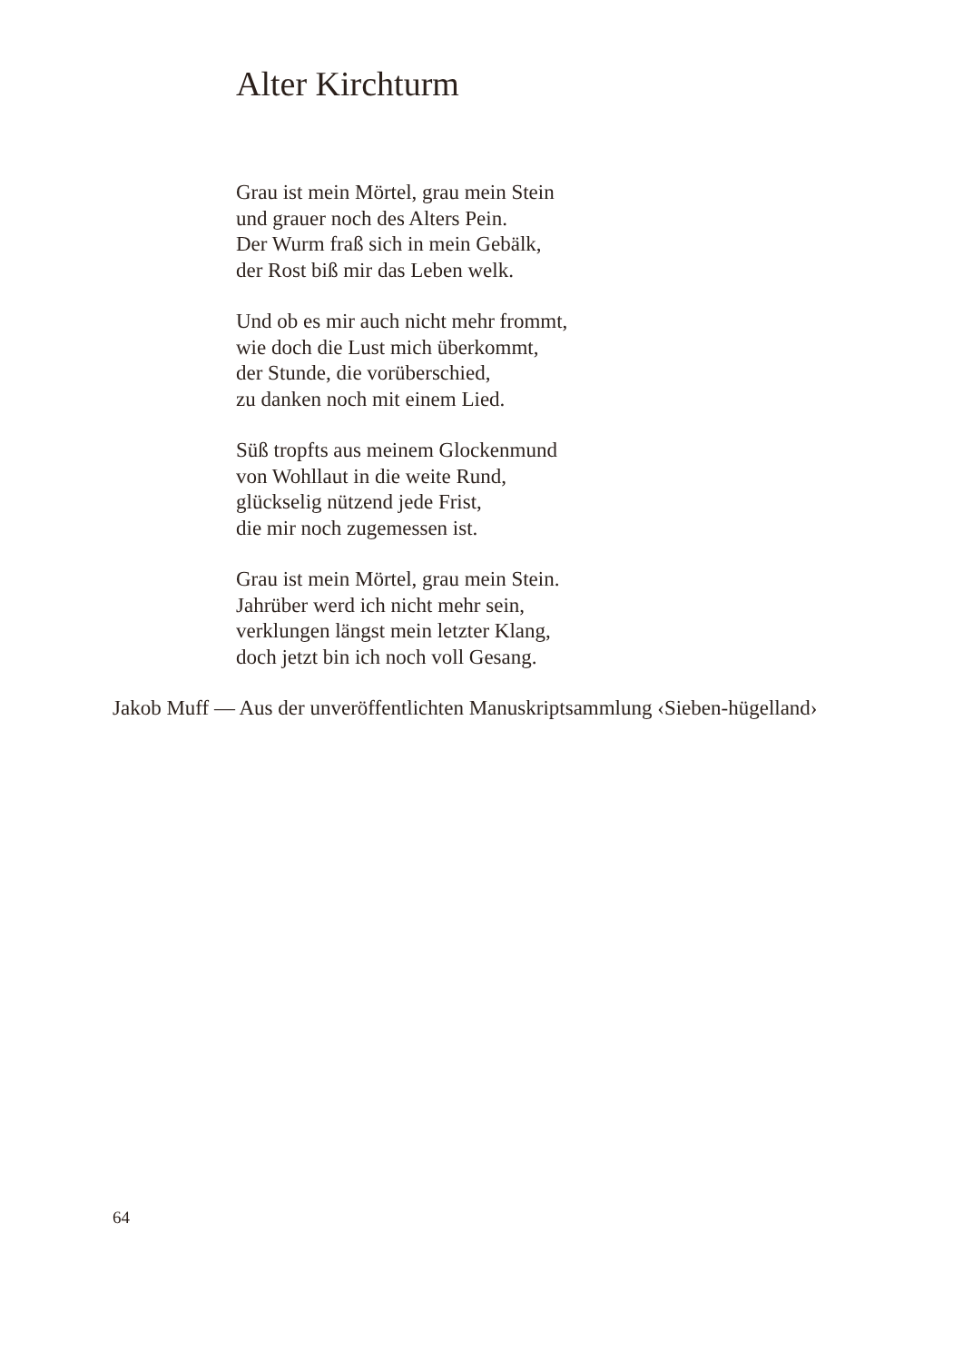Alter Kirchturm
Grau ist mein Mörtel, grau mein Stein
und grauer noch des Alters Pein.
Der Wurm fraß sich in mein Gebälk,
der Rost biß mir das Leben welk.
Und ob es mir auch nicht mehr frommt,
wie doch die Lust mich überkommt,
der Stunde, die vorüberschied,
zu danken noch mit einem Lied.
Süß tropfts aus meinem Glockenmund
von Wohllaut in die weite Rund,
glückselig nützend jede Frist,
die mir noch zugemessen ist.
Grau ist mein Mörtel, grau mein Stein.
Jahrüber werd ich nicht mehr sein,
verklungen längst mein letzter Klang,
doch jetzt bin ich noch voll Gesang.
Jakob Muff — Aus der unveröffentlichten Manuskriptsammlung ‹Sieben-hügelland›
64